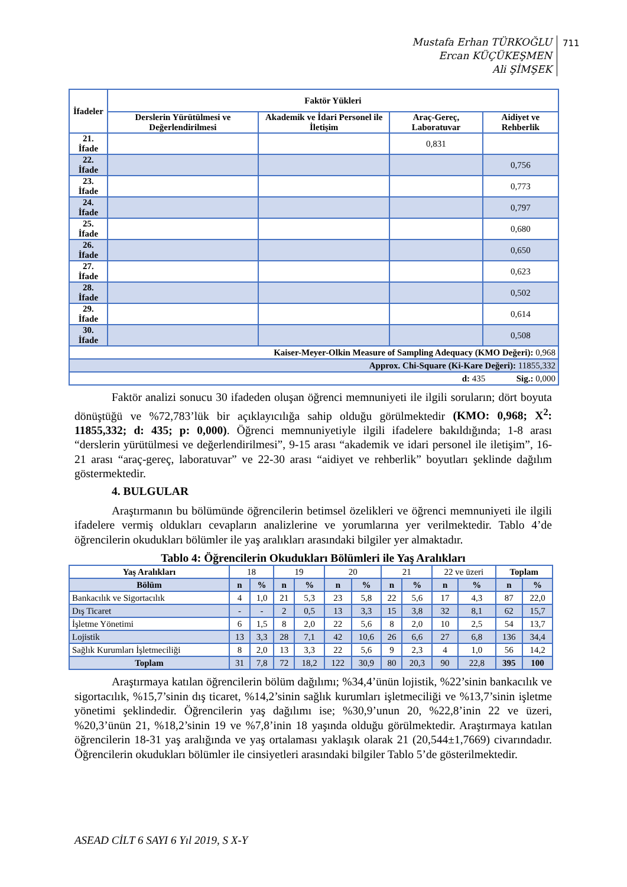Mustafa Erhan TÜRKOĞLU
Ercan KÜÇÜKEŞMEN
Ali ŞİMŞEK
711
| İfadeler | Faktör Yükleri | | | |
| --- | --- | --- | --- | --- |
| | Derslerin Yürütülmesi ve Değerlendirilmesi | Akademik ve İdari Personel ile İletişim | Araç-Gereç, Laboratuvar | Aidiyet ve Rehberlik |
| 21. İfade | | | 0,831 | |
| 22. İfade | | | | 0,756 |
| 23. İfade | | | | 0,773 |
| 24. İfade | | | | 0,797 |
| 25. İfade | | | | 0,680 |
| 26. İfade | | | | 0,650 |
| 27. İfade | | | | 0,623 |
| 28. İfade | | | | 0,502 |
| 29. İfade | | | | 0,614 |
| 30. İfade | | | | 0,508 |
| Kaiser-Meyer-Olkin Measure of Sampling Adequacy (KMO Değeri): 0,968 | | | | |
| Approx. Chi-Square (Ki-Kare Değeri): 11855,332 | | | | |
| d: 435 Sig.: 0,000 | | | | |
Faktör analizi sonucu 30 ifadeden oluşan öğrenci memnuniyeti ile ilgili soruların; dört boyuta dönüştüğü ve %72,783’lük bir açıklayıcılığa sahip olduğu görülmektedir (KMO: 0,968; X<sup>2</sup>: 11855,332; d: 435; p: 0,000). Öğrenci memnuniyetiyle ilgili ifadelere bakıldığında; 1-8 arası “derslerin yürütülmesi ve değerlendirilmesi”, 9-15 arası “akademik ve idari personel ile iletişim”, 16-21 arası “araç-gereç, laboratuvar” ve 22-30 arası “aidiyet ve rehberlik” boyutları şeklinde dağılım göstermektedir.
4. BULGULAR
Araştırmanın bu bölümünde öğrencilerin betimsel özelikleri ve öğrenci memnuniyeti ile ilgili ifadelere vermiş oldukları cevapların analizlerine ve yorumlarına yer verilmektedir. Tablo 4’de öğrencilerin okudukları bölümler ile yaş aralıkları arasındaki bilgiler yer almaktadır.
Tablo 4: Öğrencilerin Okudukları Bölümleri ile Yaş Aralıkları
| Yaş Aralıkları | 18 | | 19 | | 20 | | 21 | | 22 ve üzeri | | Toplam | |
| Bölüm | n | % | n | % | n | % | n | % | n | % | n | % |
| Bankacılık ve Sigortacılık | 4 | 1,0 | 21 | 5,3 | 23 | 5,8 | 22 | 5,6 | 17 | 4,3 | 87 | 22,0 |
| Dış Ticaret | - | - | 2 | 0,5 | 13 | 3,3 | 15 | 3,8 | 32 | 8,1 | 62 | 15,7 |
| İşletme Yönetimi | 6 | 1,5 | 8 | 2,0 | 22 | 5,6 | 8 | 2,0 | 10 | 2,5 | 54 | 13,7 |
| Lojistik | 13 | 3,3 | 28 | 7,1 | 42 | 10,6 | 26 | 6,6 | 27 | 6,8 | 136 | 34,4 |
| Sağlık Kurumları İşletmeciliği | 8 | 2,0 | 13 | 3,3 | 22 | 5,6 | 9 | 2,3 | 4 | 1,0 | 56 | 14,2 |
| Toplam | 31 | 7,8 | 72 | 18,2 | 122 | 30,9 | 80 | 20,3 | 90 | 22,8 | 395 | 100 |
Araştırmaya katılan öğrencilerin bölüm dağılımı; %34,4’ünün lojistik, %22’sinin bankacılık ve sigortacılık, %15,7’sinin dış ticaret, %14,2’sinin sağlık kurumları işletmeciliği ve %13,7’sinin işletme yönetimi şeklindedir. Öğrencilerin yaş dağılımı ise; %30,9’unun 20, %22,8’inin 22 ve üzeri, %20,3’ünün 21, %18,2’sinin 19 ve %7,8’inin 18 yaşında olduğu görülmektedir. Araştırmaya katılan öğrencilerin 18-31 yaş aralığında ve yaş ortalaması yaklaşık olarak 21 (20,544±1,7669) civarındadır. Öğrencilerin okudukları bölümler ile cinsiyetleri arasındaki bilgiler Tablo 5’de gösterilmektedir.
ASEAD CİLT 6 SAYI 6 Yıl 2019, S X-Y